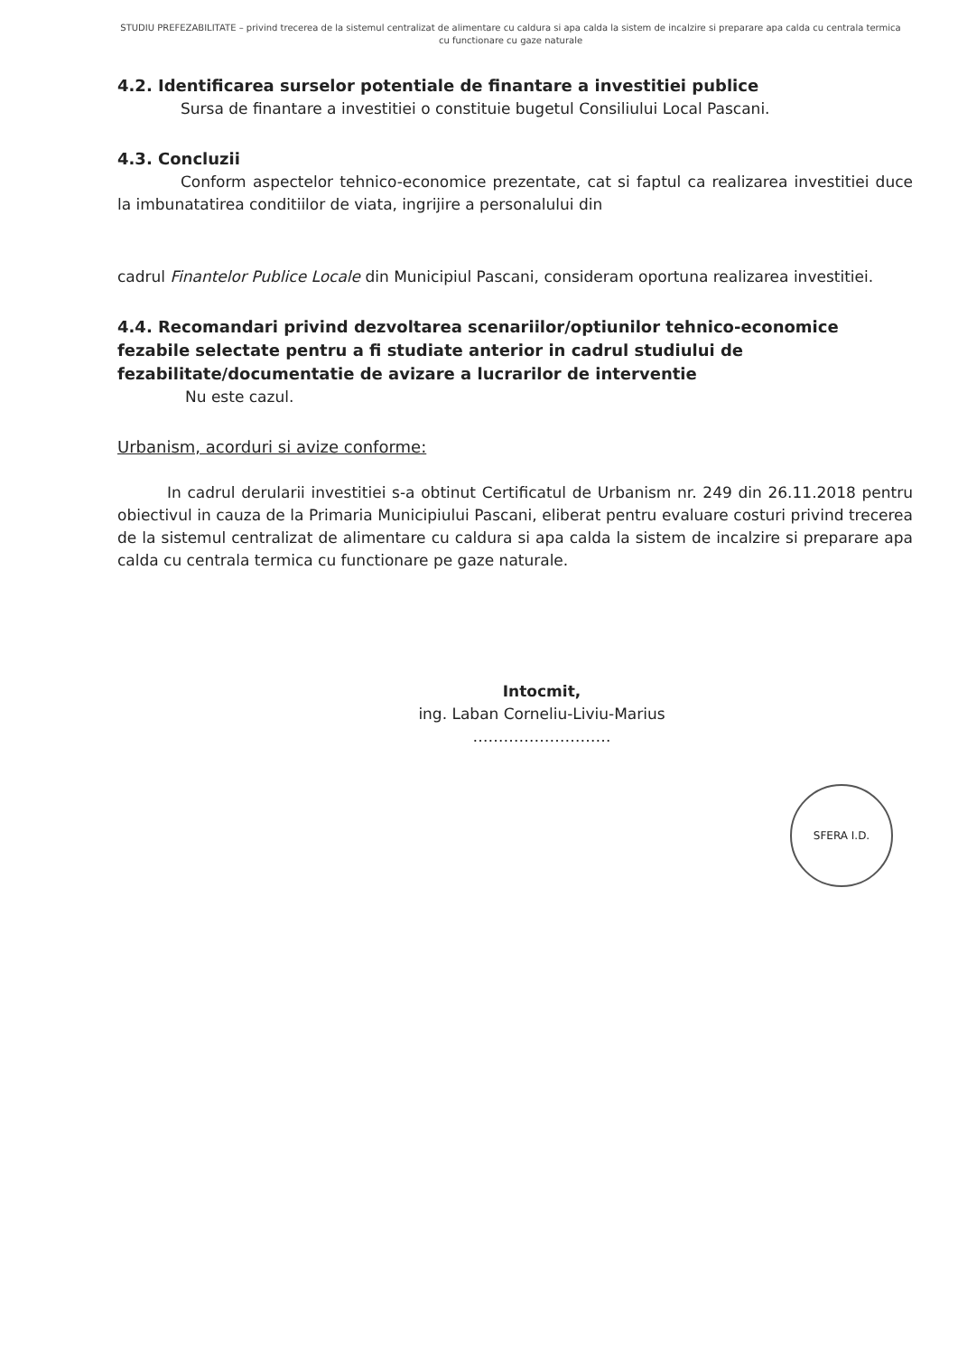STUDIU PREFEZABILITATE – privind trecerea de la sistemul centralizat de alimentare cu caldura si apa calda la sistem de incalzire si preparare apa calda cu centrala termica cu functionare cu gaze naturale
4.2. Identificarea surselor potentiale de finantare a investitiei publice
Sursa de finantare a investitiei o constituie bugetul Consiliului Local Pascani.
4.3. Concluzii
Conform aspectelor tehnico-economice prezentate, cat si faptul ca realizarea investitiei duce la imbunatatirea conditiilor de viata, ingrijire a personalului din
cadrul Finantelor Publice Locale din Municipiul Pascani, consideram oportuna realizarea investitiei.
4.4. Recomandari privind dezvoltarea scenariilor/optiunilor tehnico-economice fezabile selectate pentru a fi studiate anterior in cadrul studiului de fezabilitate/documentatie de avizare a lucrarilor de interventie
Nu este cazul.
Urbanism, acorduri si avize conforme:
In cadrul derularii investitiei s-a obtinut Certificatul de Urbanism nr. 249 din 26.11.2018 pentru obiectivul in cauza de la Primaria Municipiului Pascani, eliberat pentru evaluare costuri privind trecerea de la sistemul centralizat de alimentare cu caldura si apa calda la sistem de incalzire si preparare apa calda cu centrala termica cu functionare pe gaze naturale.
Intocmit,
ing. Laban Corneliu-Liviu-Marius
………………………
SFERA I.D.